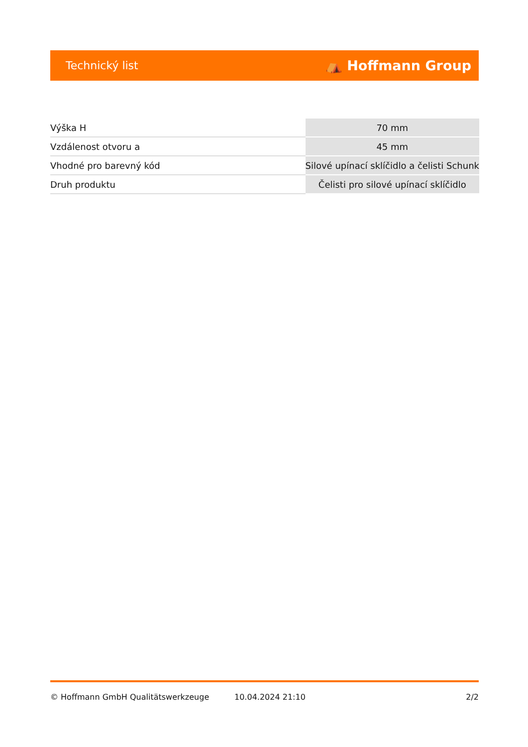Technický list ⛺ Hoffmann Group
| Výška H | 70 mm |
| Vzdálenost otvoru a | 45 mm |
| Vhodné pro barevný kód | Silové upínací sklíčidlo a čelisti Schunk |
| Druh produktu | Čelisti pro silové upínací sklíčidlo |
© Hoffmann GmbH Qualitätswerkzeuge 10.04.2024 21:10 2/2